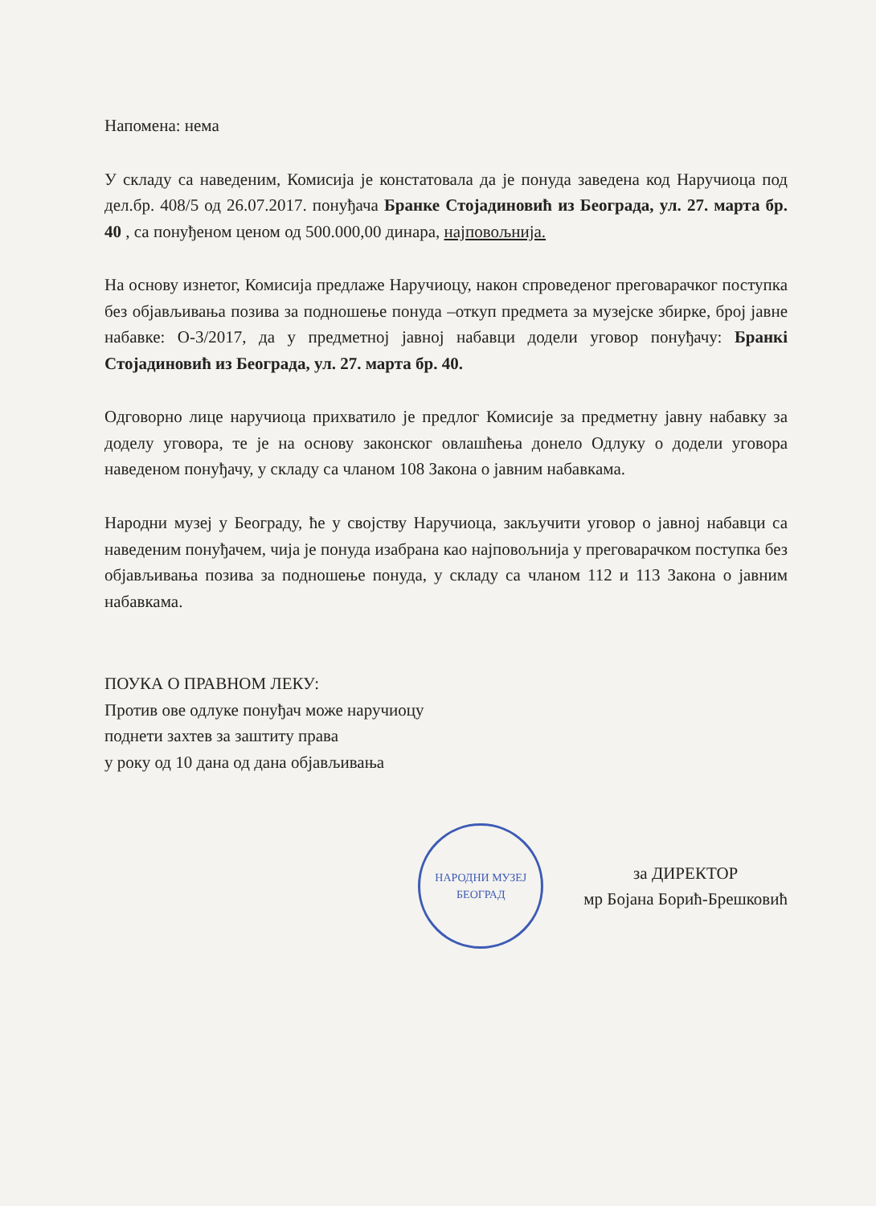Напомена: нема
У складу са наведеним, Комисија је констатовала да је понуда заведена код Наручиоца под дел.бр. 408/5 од 26.07.2017. понуђача Бранке Стојадиновић из Београда, ул. 27. марта бр. 40 , са понуђеном ценом од 500.000,00 динара, најповољнија.
На основу изнетог, Комисија предлаже Наручиоцу, након спроведеног преговарачког поступка без објављивања позива за подношење понуда –откуп предмета за музејске збирке, број јавне набавке: О-3/2017, да у предметној јавној набавци додели уговор понуђачу: Бранкi Стојадиновић из Београда, ул. 27. марта бр. 40.
Одговорно лице наручиоца прихватило је предлог Комисије за предметну јавну набавку за доделу уговора, те је на основу законског овлашћења донело Одлуку о додели уговора наведеном понуђачу, у складу са чланом 108 Закона о јавним набавкама.
Народни музеј у Београду, ће у својству Наручиоца, закључити уговор о јавној набавци са наведеним понуђачем, чија је понуда изабрана као најповољнија у преговарачком поступка без објављивања позива за подношење понуда, у складу са чланом 112 и 113 Закона о јавним набавкама.
ПОУКА О ПРАВНОМ ЛЕКУ:
Против ове одлуке понуђач може наручиоцу
поднети захтев за заштиту права
у року од 10 дана од дана објављивања
НАРОДНИ МУЗЕЈ БЕОГРАД
за ДИРЕКТОР
мр Бојана Борић-Брешковић